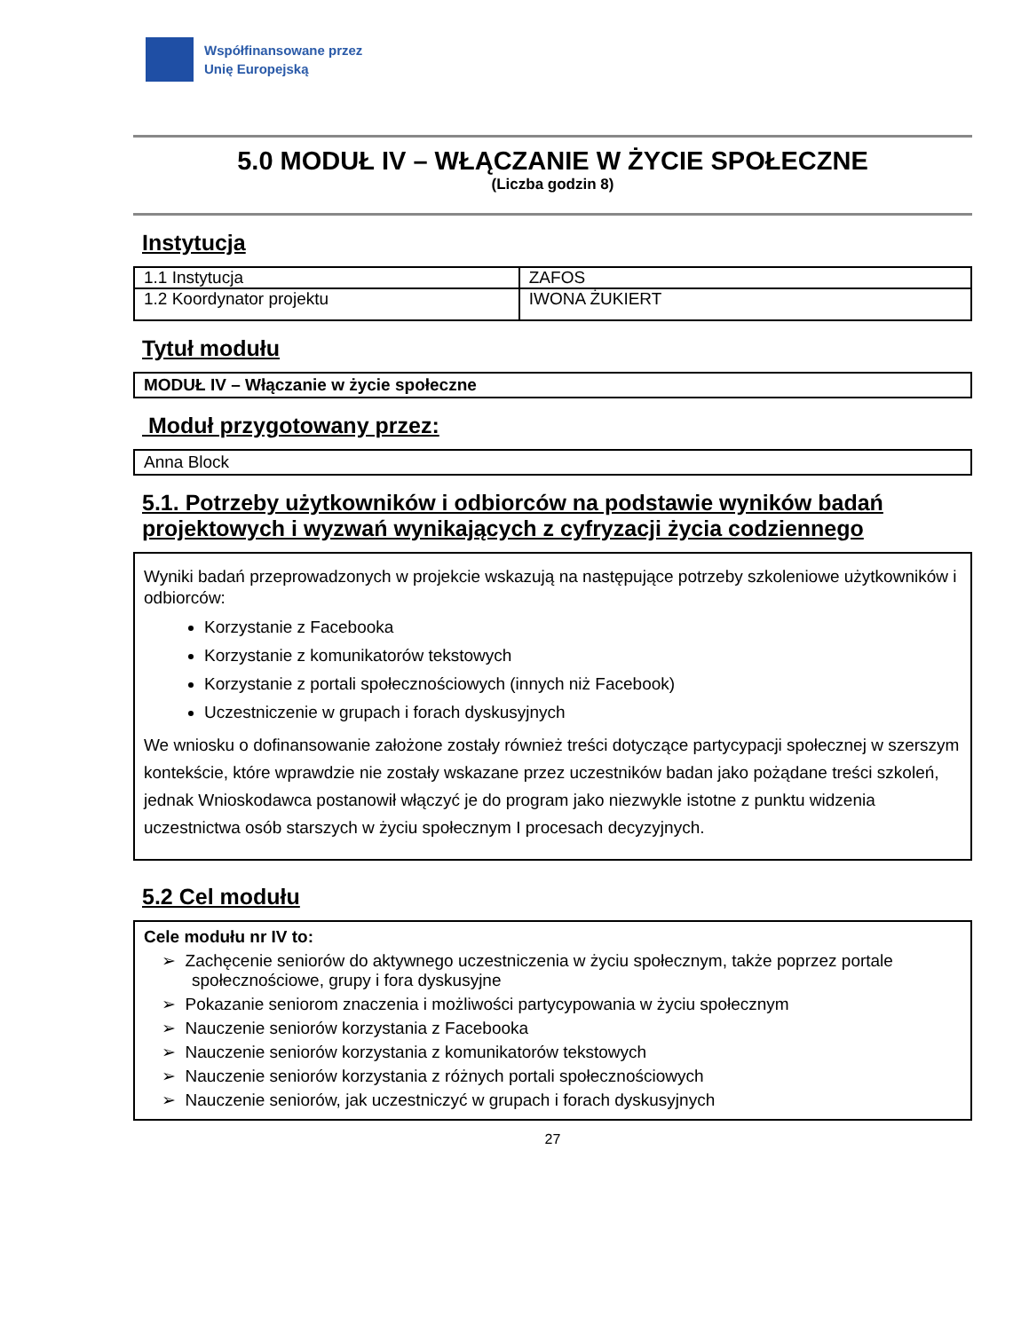Współfinansowane przez
Unię Europejską
5.0 MODUŁ IV – WŁĄCZANIE W ŻYCIE SPOŁECZNE
(Liczba godzin 8)
Instytucja
| 1.1 Instytucja | ZAFOS |
| 1.2 Koordynator projektu | IWONA ŻUKIERT |
Tytuł modułu
MODUŁ IV – Włączanie w życie społeczne
Moduł przygotowany przez:
Anna Block
5.1. Potrzeby użytkowników i odbiorców na podstawie wyników badań projektowych i wyzwań wynikających z cyfryzacji życia codziennego
Wyniki badań przeprowadzonych w projekcie wskazują na następujące potrzeby szkoleniowe użytkowników i odbiorców:
Korzystanie z Facebooka
Korzystanie z komunikatorów tekstowych
Korzystanie z portali społecznościowych (innych niż Facebook)
Uczestniczenie w grupach i forach dyskusyjnych
We wniosku o dofinansowanie założone zostały również treści dotyczące partycypacji społecznej w szerszym kontekście, które wprawdzie nie zostały wskazane przez uczestników badan jako pożądane treści szkoleń, jednak Wnioskodawca postanowił włączyć je do program jako niezwykle istotne z punktu widzenia uczestnictwa osób starszych w życiu społecznym I procesach decyzyjnych.
5.2 Cel modułu
Cele modułu nr IV to:
➢ Zachęcenie seniorów do aktywnego uczestniczenia w życiu społecznym, także poprzez portale społecznościowe, grupy i fora dyskusyjne
➢ Pokazanie seniorom znaczenia i możliwości partycypowania w życiu społecznym
➢ Nauczenie seniorów korzystania z Facebooka
➢ Nauczenie seniorów korzystania z komunikatorów tekstowych
➢ Nauczenie seniorów korzystania z różnych portali społecznościowych
➢ Nauczenie seniorów, jak uczestniczyć w grupach i forach dyskusyjnych
27